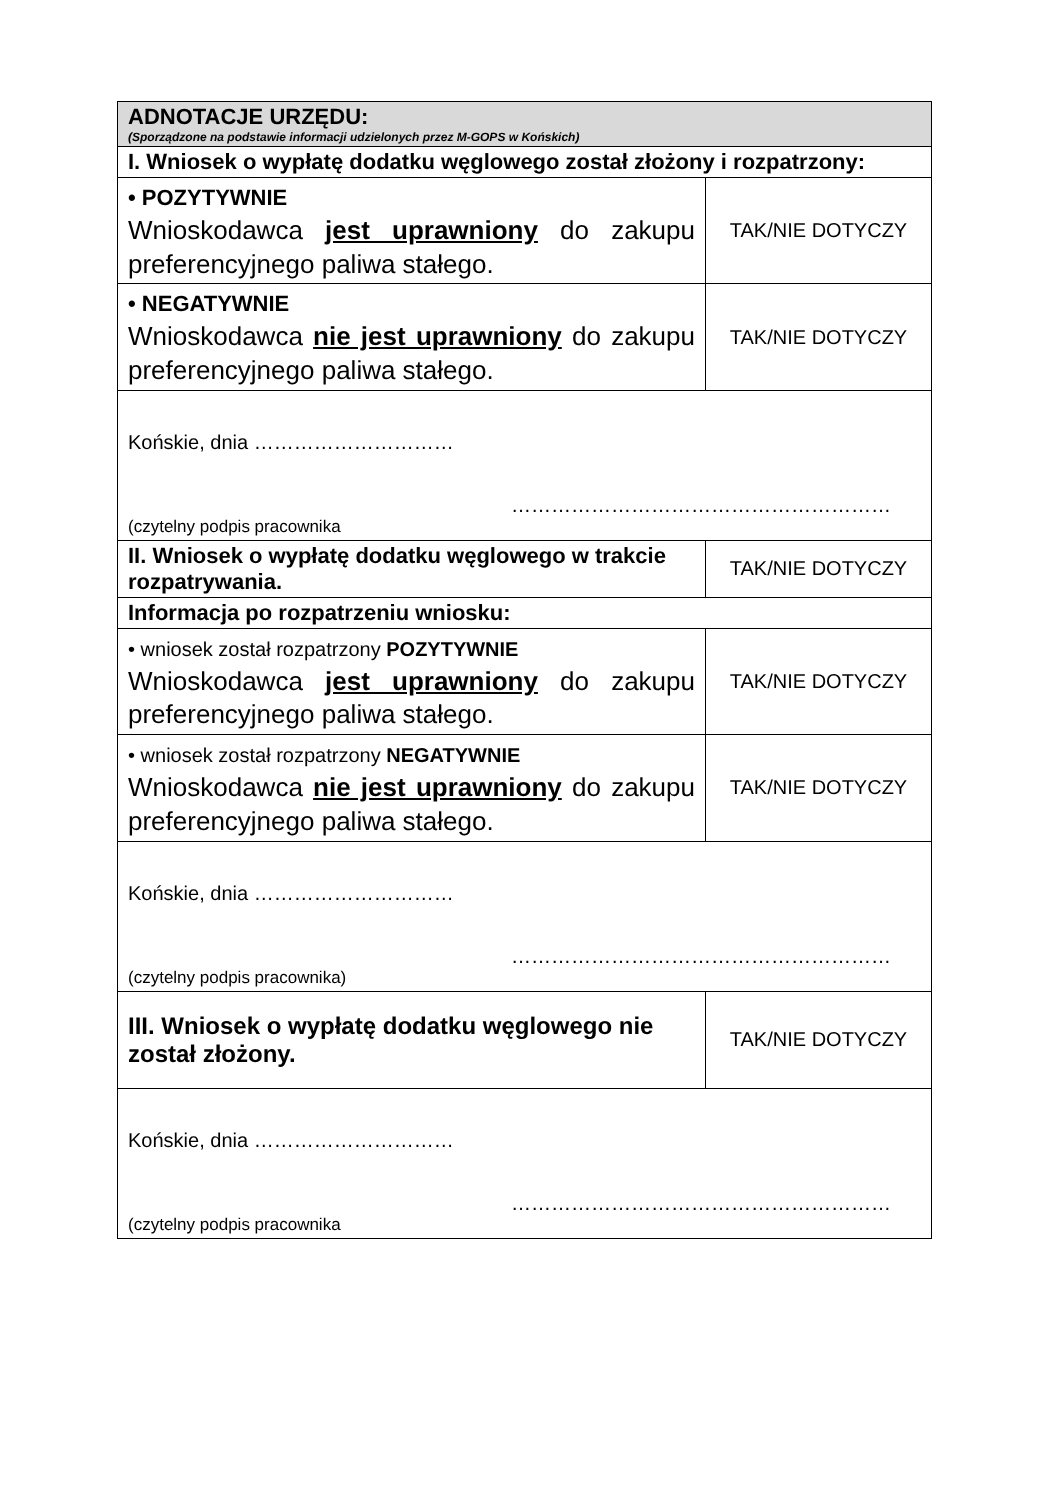| ADNOTACJE URZĘDU: (Sporządzone na podstawie informacji udzielonych przez M-GOPS w Końskich) | |
| I. Wniosek o wypłatę dodatku węglowego został złożony i rozpatrzony: | |
| • POZYTYWNIE Wnioskodawca jest uprawniony do zakupu preferencyjnego paliwa stałego. | TAK/NIE DOTYCZY |
| • NEGATYWNIE Wnioskodawca nie jest uprawniony do zakupu preferencyjnego paliwa stałego. | TAK/NIE DOTYCZY |
| Końskie, dnia ………………………… ………………………………………………… (czytelny podpis pracownika | |
| II. Wniosek o wypłatę dodatku węglowego w trakcie rozpatrywania. | TAK/NIE DOTYCZY |
| Informacja po rozpatrzeniu wniosku: | |
| • wniosek został rozpatrzony POZYTYWNIE Wnioskodawca jest uprawniony do zakupu preferencyjnego paliwa stałego. | TAK/NIE DOTYCZY |
| • wniosek został rozpatrzony NEGATYWNIE Wnioskodawca nie jest uprawniony do zakupu preferencyjnego paliwa stałego. | TAK/NIE DOTYCZY |
| Końskie, dnia ………………………… ………………………………………………… (czytelny podpis pracownika) | |
| III. Wniosek o wypłatę dodatku węglowego nie został złożony. | TAK/NIE DOTYCZY |
| Końskie, dnia ………………………… ………………………………………………… (czytelny podpis pracownika | |